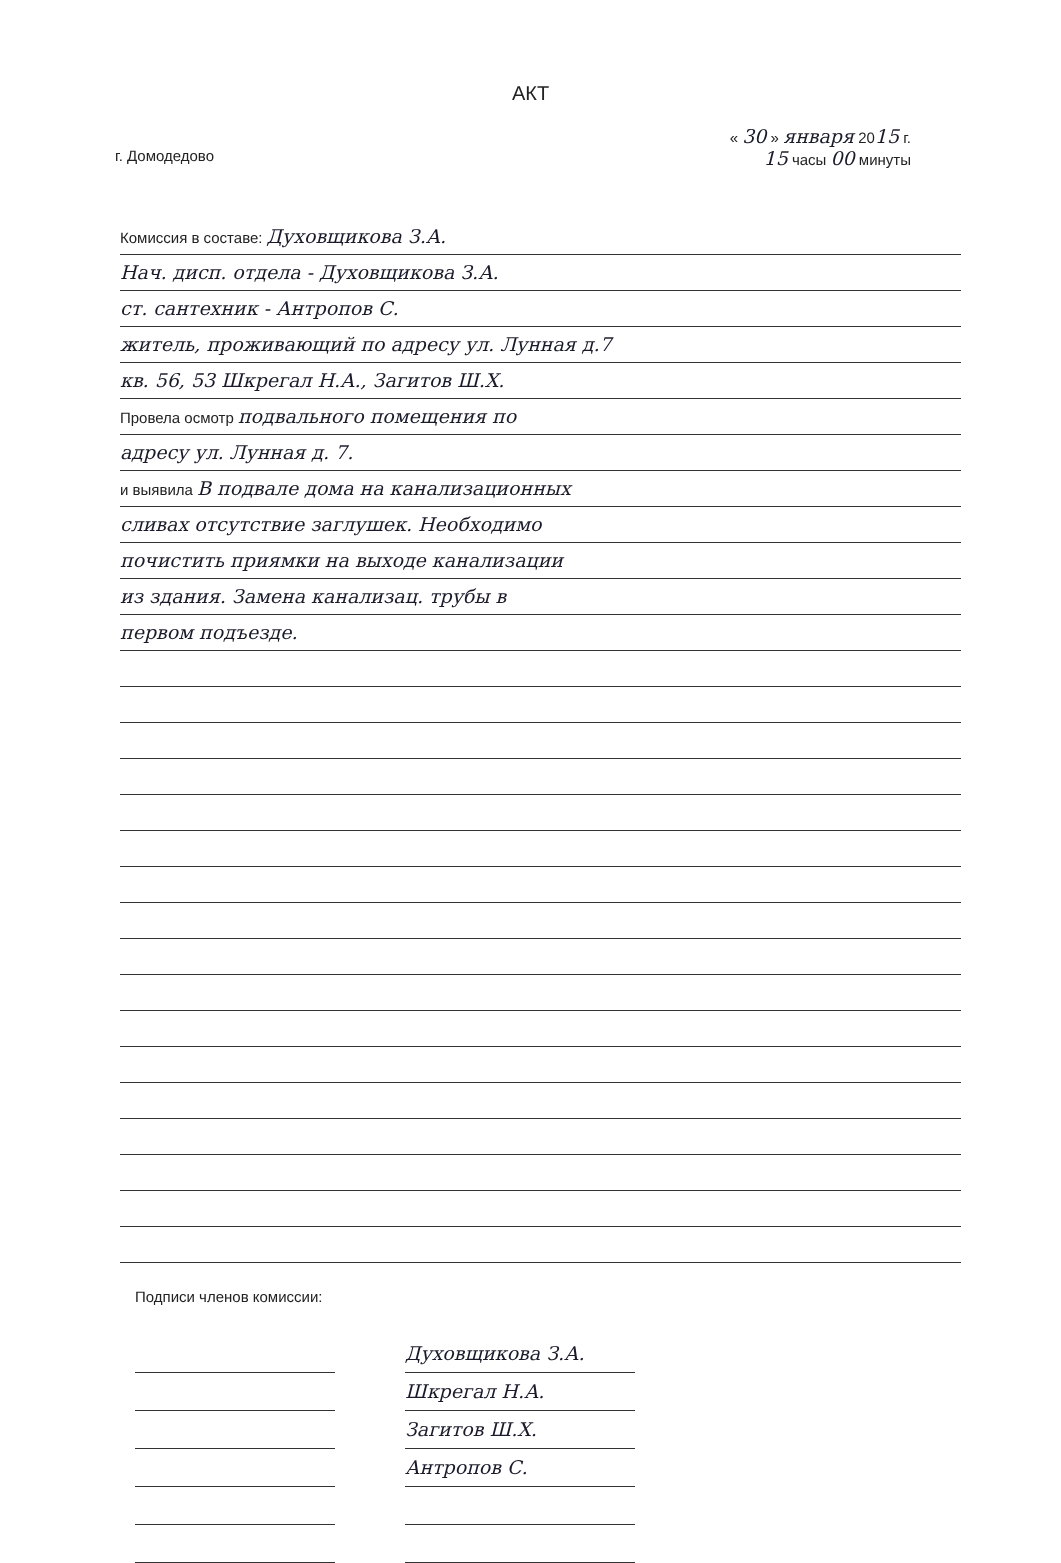АКТ
г. Домодедово
« 30 » января 2015 г.
15 часы 00 минуты
Комиссия в составе: Духовщикова З.А.
Нач. дисп. отдела - Духовщикова З.А.
ст. сантехник - Антропов С.
житель, проживающий по адресу ул. Лунная д.7
кв. 56, 53 Шкрегал Н.А., Загитов Ш.Х.
Провела осмотр подвального помещения по
адресу ул. Лунная д. 7.
и выявила В подвале дома на канализационных
сливах отсутствие заглушек. Необходимо
почистить приямки на выходе канализации
из здания. Замена канализац. трубы в
первом подъезде.
Подписи членов комиссии:
Духовщикова З.А.
Шкрегал Н.А.
Загитов Ш.Х.
Антропов С.